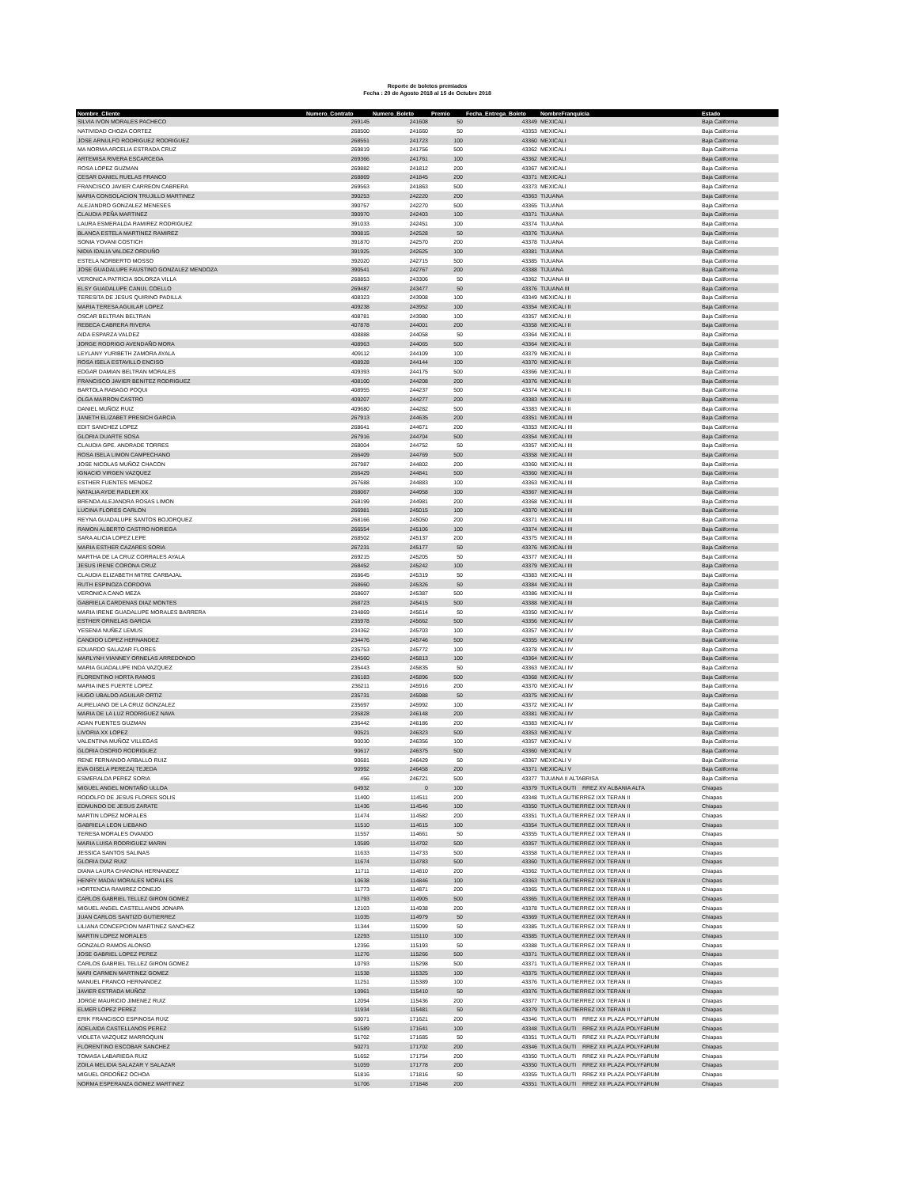Reporte de boletos premiados
Fecha : 20 de Agosto 2018 al 15 de Octubre 2018
| Nombre_Cliente | Numero_Contrato | Numero_Boleto | Premio | Fecha_Entrega_Boleto | NombreFranquicia | Estado |
| --- | --- | --- | --- | --- | --- | --- |
| SILVIA IVON MORALES PACHECO | 269145 | 241608 | 50 | 43349 | MEXICALI | Baja California |
| NATIVIDAD CHOZA CORTEZ | 268500 | 241660 | 50 | 43353 | MEXICALI | Baja California |
| JOSE ARNULFO RODRIGUEZ RODRIGUEZ | 268551 | 241723 | 100 | 43360 | MEXICALI | Baja California |
| MA NORMA ARCELIA ESTRADA CRUZ | 269819 | 241756 | 500 | 43362 | MEXICALI | Baja California |
| ARTEMISA RIVERA ESCARCEGA | 269366 | 241761 | 100 | 43362 | MEXICALI | Baja California |
| ROSA LOPEZ GUZMAN | 269882 | 241812 | 200 | 43367 | MEXICALI | Baja California |
| CESAR DANIEL RUELAS FRANCO | 268869 | 241845 | 200 | 43371 | MEXICALI | Baja California |
| FRANCISCO JAVIER CARREON CABRERA | 269563 | 241863 | 500 | 43373 | MEXICALI | Baja California |
| MARIA CONSOLACION TRUJILLO MARTINEZ | 390253 | 242220 | 200 | 43363 | TIJUANA | Baja California |
| ALEJANDRO GONZALEZ MENESES | 390757 | 242270 | 500 | 43365 | TIJUANA | Baja California |
| CLAUDIA PEÑA MARTINEZ | 390970 | 242403 | 100 | 43371 | TIJUANA | Baja California |
| LAURA ESMERALDA RAMIREZ RODRIGUEZ | 391033 | 242451 | 100 | 43374 | TIJUANA | Baja California |
| BLANCA ESTELA MARTINEZ RAMIREZ | 390815 | 242528 | 50 | 43376 | TIJUANA | Baja California |
| SONIA YOVANI COSTICH | 391870 | 242570 | 200 | 43378 | TIJUANA | Baja California |
| NIDIA IDALIA VALDEZ ORDUÑO | 391925 | 242625 | 100 | 43381 | TIJUANA | Baja California |
| ESTELA NORBERTO MOSSO | 392020 | 242715 | 500 | 43385 | TIJUANA | Baja California |
| JOSE GUADALUPE FAUSTINO GONZALEZ MENDOZA | 390541 | 242767 | 200 | 43388 | TIJUANA | Baja California |
| VERONICA PATRICIA SOLORZA VILLA | 268853 | 243306 | 50 | 43362 | TIJUANA III | Baja California |
| ELSY GUADALUPE CANUL COELLO | 269487 | 243477 | 50 | 43376 | TIJUANA III | Baja California |
| TERESITA DE JESUS QUIRINO PADILLA | 408323 | 243908 | 100 | 43349 | MEXICALI II | Baja California |
| MARIA TERESA AGUILAR LOPEZ | 409238 | 243952 | 100 | 43354 | MEXICALI II | Baja California |
| OSCAR BELTRAN BELTRAN | 408781 | 243980 | 100 | 43357 | MEXICALI II | Baja California |
| REBECA CABRERA RIVERA | 407878 | 244001 | 200 | 43358 | MEXICALI II | Baja California |
| AIDA ESPARZA VALDEZ | 408888 | 244058 | 50 | 43364 | MEXICALI II | Baja California |
| JORGE RODRIGO AVENDAÑO MORA | 408963 | 244065 | 500 | 43364 | MEXICALI II | Baja California |
| LEYLANY YURIBETH ZAMORA AYALA | 409112 | 244109 | 100 | 43379 | MEXICALI II | Baja California |
| ROSA ISELA ESTAVILLO ENCISO | 408928 | 244144 | 100 | 43370 | MEXICALI II | Baja California |
| EDGAR DAMIAN BELTRAN MORALES | 409393 | 244175 | 500 | 43366 | MEXICALI II | Baja California |
| FRANCISCO JAVIER BENITEZ RODRIGUEZ | 408100 | 244208 | 200 | 43376 | MEXICALI II | Baja California |
| BARTOLA RABAGO POQUI | 408955 | 244237 | 500 | 43374 | MEXICALI II | Baja California |
| OLGA MARRON CASTRO | 409207 | 244277 | 200 | 43383 | MEXICALI II | Baja California |
| DANIEL MUÑOZ RUIZ | 409680 | 244282 | 500 | 43383 | MEXICALI II | Baja California |
| JANETH ELIZABET PRESICH GARCIA | 267913 | 244635 | 200 | 43351 | MEXICALI III | Baja California |
| EDIT SANCHEZ LOPEZ | 268641 | 244671 | 200 | 43353 | MEXICALI III | Baja California |
| GLORIA DUARTE SOSA | 267916 | 244704 | 500 | 43354 | MEXICALI III | Baja California |
| CLAUDIA GPE. ANDRADE TORRES | 268004 | 244752 | 50 | 43357 | MEXICALI III | Baja California |
| ROSA ISELA LIMON CAMPECHANO | 266409 | 244769 | 500 | 43358 | MEXICALI III | Baja California |
| JOSE NICOLAS MUÑOZ CHACON | 267987 | 244802 | 200 | 43360 | MEXICALI III | Baja California |
| IGNACIO VIRGEN VAZQUEZ | 266429 | 244841 | 500 | 43360 | MEXICALI III | Baja California |
| ESTHER FUENTES MENDEZ | 267688 | 244883 | 100 | 43363 | MEXICALI III | Baja California |
| NATALIA AYDE RADLER XX | 268067 | 244958 | 100 | 43367 | MEXICALI III | Baja California |
| BRENDA ALEJANDRA ROSAS LIMON | 268199 | 244981 | 200 | 43368 | MEXICALI III | Baja California |
| LUCINA FLORES CARLON | 266981 | 245015 | 100 | 43370 | MEXICALI III | Baja California |
| REYNA GUADALUPE SANTOS BOJORQUEZ | 268166 | 245050 | 200 | 43371 | MEXICALI III | Baja California |
| RAMON ALBERTO CASTRO NORIEGA | 266554 | 245106 | 100 | 43374 | MEXICALI III | Baja California |
| SARA ALICIA LOPEZ LEPE | 268502 | 245137 | 200 | 43375 | MEXICALI III | Baja California |
| MARIA ESTHER CAZARES SORIA | 267231 | 245177 | 50 | 43376 | MEXICALI III | Baja California |
| MARTHA DE LA CRUZ CORRALES AYALA | 269215 | 245205 | 50 | 43377 | MEXICALI III | Baja California |
| JESUS IRENE CORONA CRUZ | 268452 | 245242 | 100 | 43379 | MEXICALI III | Baja California |
| CLAUDIA ELIZABETH MITRE CARBAJAL | 268645 | 245319 | 50 | 43383 | MEXICALI III | Baja California |
| RUTH ESPINOZA CORDOVA | 268660 | 245326 | 50 | 43384 | MEXICALI III | Baja California |
| VERONICA CANO MEZA | 268607 | 245387 | 500 | 43386 | MEXICALI III | Baja California |
| GABRIELA CARDENAS DIAZ MONTES | 268723 | 245415 | 500 | 43388 | MEXICALI III | Baja California |
| MARIA IRENE GUADALUPE MORALES BARRERA | 234869 | 245614 | 50 | 43350 | MEXICALI IV | Baja California |
| ESTHER ORNELAS GARCIA | 235978 | 245662 | 500 | 43356 | MEXICALI IV | Baja California |
| YESENIA NUÑEZ LEMUS | 234362 | 245703 | 100 | 43357 | MEXICALI IV | Baja California |
| CANDIDO LOPEZ HERNANDEZ | 234476 | 245746 | 500 | 43355 | MEXICALI IV | Baja California |
| EDUARDO SALAZAR FLORES | 235753 | 245772 | 100 | 43378 | MEXICALI IV | Baja California |
| MARLYNH VIANNEY ORNELAS ARREDONDO | 234560 | 245813 | 100 | 43364 | MEXICALI IV | Baja California |
| MARIA GUADALUPE INDA VAZQUEZ | 235443 | 245835 | 50 | 43363 | MEXICALI IV | Baja California |
| FLORENTINO HORTA RAMOS | 236183 | 245896 | 500 | 43368 | MEXICALI IV | Baja California |
| MARIA INES FUERTE LOPEZ | 236211 | 245916 | 200 | 43370 | MEXICALI IV | Baja California |
| HUGO UBALDO AGUILAR ORTIZ | 235731 | 245988 | 50 | 43375 | MEXICALI IV | Baja California |
| AURELIANO DE LA CRUZ GONZALEZ | 235697 | 245992 | 100 | 43372 | MEXICALI IV | Baja California |
| MARIA DE LA LUZ RODRIGUEZ NAVA | 235828 | 246148 | 200 | 43381 | MEXICALI IV | Baja California |
| ADAN FUENTES GUZMAN | 236442 | 246186 | 200 | 43383 | MEXICALI IV | Baja California |
| LIVORIA XX LOPEZ | 90521 | 246323 | 500 | 43353 | MEXICALI V | Baja California |
| VALENTINA MUÑOZ VILLEGAS | 90030 | 246356 | 100 | 43357 | MEXICALI V | Baja California |
| GLORIA OSORIO RODRIGUEZ | 90617 | 246375 | 500 | 43360 | MEXICALI V | Baja California |
| RENE FERNANDO ARBALLO RUIZ | 90681 | 246429 | 50 | 43367 | MEXICALI V | Baja California |
| EVA GISELA PEREZA/ TEJEDA | 90992 | 246458 | 200 | 43371 | MEXICALI V | Baja California |
| ESMERALDA PEREZ SORIA | 456 | 246721 | 500 | 43377 | TIJUANA II ALTABRISA | Baja California |
| MIGUEL ANGEL MONTAÑO ULLOA | 64932 | 0 | 100 | 43379 | TUXTLA GUTI RREZ XV ALBANIA ALTA | Chiapas |
| RODOLFO DE JESUS FLORES SOLIS | 11400 | 114511 | 200 | 43348 | TUXTLA GUTIERREZ IXX TERAN II | Chiapas |
| EDMUNDO DE JESUS ZARATE | 11436 | 114546 | 100 | 43350 | TUXTLA GUTIERREZ IXX TERAN II | Chiapas |
| MARTIN LOPEZ MORALES | 11474 | 114582 | 200 | 43351 | TUXTLA GUTIERREZ IXX TERAN II | Chiapas |
| GABRIELA LEON LIEBANO | 11510 | 114615 | 100 | 43354 | TUXTLA GUTIERREZ IXX TERAN II | Chiapas |
| TERESA MORALES OVANDO | 11557 | 114661 | 50 | 43355 | TUXTLA GUTIERREZ IXX TERAN II | Chiapas |
| MARIA LUISA RODRIGUEZ MARIN | 10589 | 114702 | 500 | 43357 | TUXTLA GUTIERREZ IXX TERAN II | Chiapas |
| JESSICA SANTOS SALINAS | 11633 | 114733 | 500 | 43358 | TUXTLA GUTIERREZ IXX TERAN II | Chiapas |
| GLORIA DIAZ RUIZ | 11674 | 114783 | 500 | 43360 | TUXTLA GUTIERREZ IXX TERAN II | Chiapas |
| DIANA LAURA CHANONA HERNANDEZ | 11711 | 114810 | 200 | 43362 | TUXTLA GUTIERREZ IXX TERAN II | Chiapas |
| HENRY MADAI MORALES MORALES | 10638 | 114846 | 100 | 43363 | TUXTLA GUTIERREZ IXX TERAN II | Chiapas |
| HORTENCIA RAMIREZ CONEJO | 11773 | 114871 | 200 | 43365 | TUXTLA GUTIERREZ IXX TERAN II | Chiapas |
| CARLOS GABRIEL TELLEZ GIRON GOMEZ | 11793 | 114905 | 500 | 43365 | TUXTLA GUTIERREZ IXX TERAN II | Chiapas |
| MIGUEL ANGEL CASTELLANOS JONAPA | 12103 | 114938 | 200 | 43378 | TUXTLA GUTIERREZ IXX TERAN II | Chiapas |
| JUAN CARLOS SANTIZO GUTIERREZ | 11035 | 114979 | 50 | 43369 | TUXTLA GUTIERREZ IXX TERAN II | Chiapas |
| LILIANA CONCEPCION MARTINEZ SANCHEZ | 11344 | 115099 | 50 | 43385 | TUXTLA GUTIERREZ IXX TERAN II | Chiapas |
| MARTIN LOPEZ MORALES | 12293 | 115110 | 100 | 43385 | TUXTLA GUTIERREZ IXX TERAN II | Chiapas |
| GONZALO RAMOS ALONSO | 12356 | 115193 | 50 | 43388 | TUXTLA GUTIERREZ IXX TERAN II | Chiapas |
| JOSE GABRIEL LOPEZ PEREZ | 11276 | 115266 | 500 | 43371 | TUXTLA GUTIERREZ IXX TERAN II | Chiapas |
| CARLOS GABRIEL TELLEZ GIRON GOMEZ | 10793 | 115298 | 500 | 43371 | TUXTLA GUTIERREZ IXX TERAN II | Chiapas |
| MARI CARMEN MARTINEZ GOMEZ | 11538 | 115325 | 100 | 43375 | TUXTLA GUTIERREZ IXX TERAN II | Chiapas |
| MANUEL FRANCO HERNANDEZ | 11251 | 115389 | 100 | 43376 | TUXTLA GUTIERREZ IXX TERAN II | Chiapas |
| JAVIER ESTRADA MUÑOZ | 10961 | 115410 | 50 | 43376 | TUXTLA GUTIERREZ IXX TERAN II | Chiapas |
| JORGE MAURICIO JIMENEZ RUIZ | 12094 | 115436 | 200 | 43377 | TUXTLA GUTIERREZ IXX TERAN II | Chiapas |
| ELMER LOPEZ PEREZ | 11934 | 115481 | 50 | 43379 | TUXTLA GUTIERREZ IXX TERAN II | Chiapas |
| ERIK FRANCISCO ESPINOSA RUIZ | 50071 | 171621 | 200 | 43346 | TUXTLA GUTI RREZ XII PLAZA POLYFàRUM | Chiapas |
| ADELAIDA CASTELLANOS PEREZ | 51589 | 171641 | 100 | 43348 | TUXTLA GUTI RREZ XII PLAZA POLYFàRUM | Chiapas |
| VIOLETA VAZQUEZ MARROQUIN | 51702 | 171685 | 50 | 43351 | TUXTLA GUTI RREZ XII PLAZA POLYFàRUM | Chiapas |
| FLORENTINO ESCOBAR SANCHEZ | 50271 | 171702 | 200 | 43346 | TUXTLA GUTI RREZ XII PLAZA POLYFàRUM | Chiapas |
| TOMASA LABARIEGA RUIZ | 51652 | 171754 | 200 | 43350 | TUXTLA GUTI RREZ XII PLAZA POLYFàRUM | Chiapas |
| ZOILA MELIDIA SALAZAR Y SALAZAR | 51059 | 171778 | 200 | 43350 | TUXTLA GUTI RREZ XII PLAZA POLYFàRUM | Chiapas |
| MIGUEL ORDOÑEZ OCHOA | 51816 | 171816 | 50 | 43355 | TUXTLA GUTI RREZ XII PLAZA POLYFàRUM | Chiapas |
| NORMA ESPERANZA GOMEZ MARTINEZ | 51706 | 171848 | 200 | 43351 | TUXTLA GUTI RREZ XII PLAZA POLYFàRUM | Chiapas |